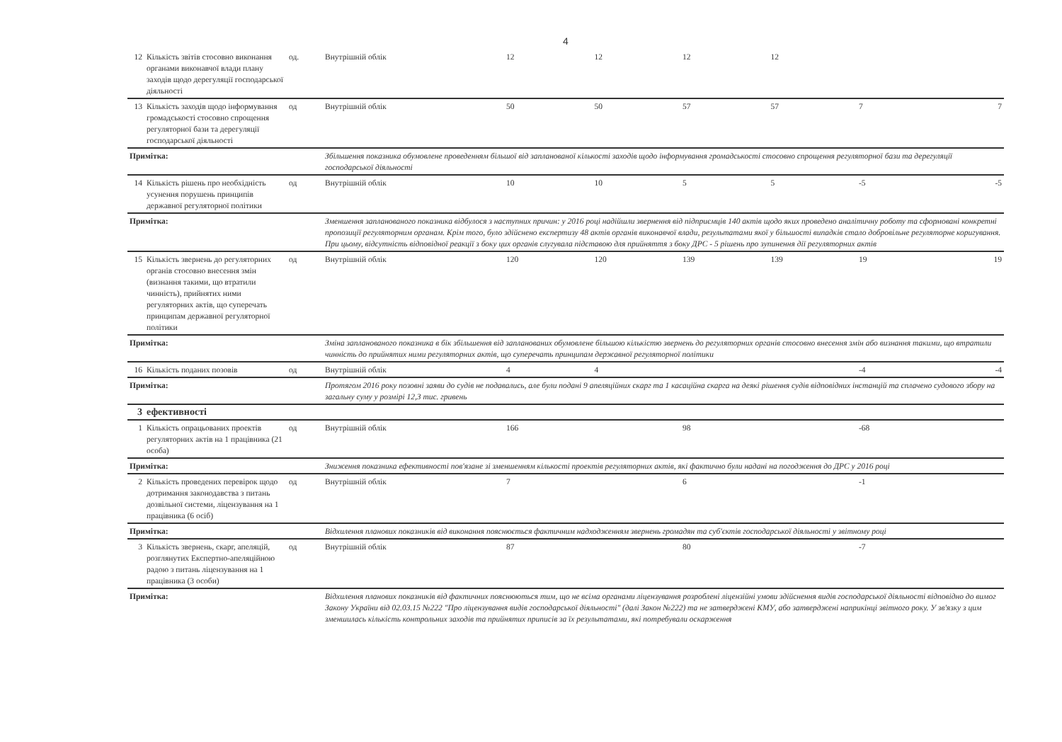4
| 12 | Кількість звітів стосовно виконання органами виконавчої влади плану заходів щодо дерегуляції господарської діяльності | од. | Внутрішній облік | 12 | 12 | 12 | 12 | | |
| 13 | Кількість заходів щодо інформування громадськості стосовно спрощення регуляторної бази та дерегуляції господарської діяльності | од | Внутрішній облік | 50 | 50 | 57 | 57 | 7 | 7 |
| Примітка: | | | Збільшення показника обумовлене проведенням більшої від запланованої кількості заходів щодо інформування громадськості стосовно спрощення регуляторної бази та дерегуляції господарської діяльності | | | | | | |
| 14 | Кількість рішень про необхідність усунення порушень принципів державної регуляторної політики | од | Внутрішній облік | 10 | 10 | 5 | 5 | -5 | -5 |
| Примітка: | | | Зменшення запланованого показника відбулося з наступних причин: у 2016 році надійшли звернення від підприємців 140 актів щодо яких проведено аналітичну роботу та сформовані конкретні пропозиції регуляторним органам. Крім того, було здійснено експертизу 48 актів органів виконавчої влади, результатами якої у більшості випадків стало добровільне регуляторне коригування. При цьому, відсутність відповідної реакції з боку цих органів слугувала підставою для прийняття з боку ДРС - 5 рішень про зупинення дії регуляторних актів | | | | | | |
| 15 | Кількість звернень до регуляторних органів стосовно внесення змін (визнання такими, що втратили чинність), прийнятих ними регуляторних актів, що суперечать принципам державної регуляторної політики | од | Внутрішній облік | 120 | 120 | 139 | 139 | 19 | 19 |
| Примітка: | | | Зміна запланованого показника в бік збільшення від запланованих обумовлене більшою кількістю звернень до регуляторних органів стосовно внесення змін або визнання такими, що втратили чинність до прийнятих ними регуляторних актів, що суперечать принципам державної регуляторної політики | | | | | | |
| 16 | Кількість поданих позовів | од | Внутрішній облік | 4 | 4 | | | -4 | -4 |
| Примітка: | | | Протягом 2016 року позовні заяви до судів не подавались, але були подані 9 апеляційних скарг та 1 касаційна скарга на деякі рішення судів відповідних інстанцій та сплачено судового збору на загальну суму у розмірі 12,3 тис. гривень | | | | | | |
| 3 | ефективності | | | | | | | | |
| 1 | Кількість опрацьованих проектів регуляторних актів на 1 працівника (21 особа) | од | Внутрішній облік | 166 | | 98 | | -68 | |
| Примітка: | | | Зниження показника ефективності пов'язане зі зменшенням кількості проектів регуляторних актів, які фактично були надані на погодження до ДРС у 2016 році | | | | | | |
| 2 | Кількість проведених перевірок щодо дотримання законодавства з питань дозвільної системи, ліцензування на 1 працівника (6 осіб) | од | Внутрішній облік | 7 | | 6 | | -1 | |
| Примітка: | | | Відхилення планових показників від виконання пояснюється фактичним надходженням звернень громадян та суб'єктів господарської діяльності у звітному році | | | | | | |
| 3 | Кількість звернень, скарг, апеляцій, розглянутих Експертно-апеляційною радою з питань ліцензування на 1 працівника (3 особи) | од | Внутрішній облік | 87 | | 80 | | -7 | |
| Примітка: | | | Відхилення планових показників від фактичних пояснюються тим, що не всіма органами ліцензування розроблені ліцензійні умови здійснення видів господарської діяльності відповідно до вимог Закону України від 02.03.15 №222 "Про ліцензування видів господарської діяльності" (далі Закон №222) та не затверджені КМУ, або затверджені наприкінці звітного року. У зв'язку з цим зменшилась кількість контрольних заходів та прийнятих приписів за їх результатами, які потребували оскарження | | | | | | |